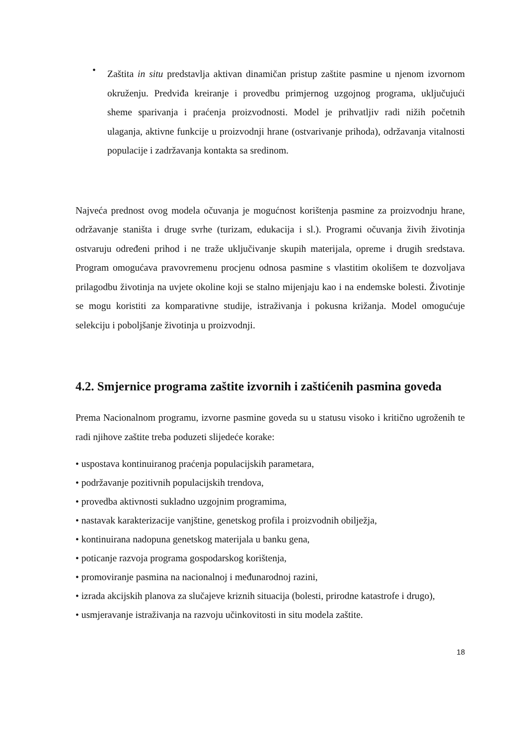•
Zaštita in situ predstavlja aktivan dinamičan pristup zaštite pasmine u njenom izvornom okruženju. Predviđa kreiranje i provedbu primjernog uzgojnog programa, uključujući sheme sparivanja i praćenja proizvodnosti. Model je prihvatljiv radi nižih početnih ulaganja, aktivne funkcije u proizvodnji hrane (ostvarivanje prihoda), održavanja vitalnosti populacije i zadržavanja kontakta sa sredinom.
Najveća prednost ovog modela očuvanja je mogućnost korištenja pasmine za proizvodnju hrane, održavanje staništa i druge svrhe (turizam, edukacija i sl.). Programi očuvanja živih životinja ostvaruju određeni prihod i ne traže uključivanje skupih materijala, opreme i drugih sredstava. Program omogućava pravovremenu procjenu odnosa pasmine s vlastitim okolišem te dozvoljava prilagodbu životinja na uvjete okoline koji se stalno mijenjaju kao i na endemske bolesti. Životinje se mogu koristiti za komparativne studije, istraživanja i pokusna križanja. Model omogućuje selekciju i poboljšanje životinja u proizvodnji.
4.2. Smjernice programa zaštite izvornih i zaštićenih pasmina goveda
Prema Nacionalnom programu, izvorne pasmine goveda su u statusu visoko i kritično ugroženih te radi njihove zaštite treba poduzeti slijedeće korake:
• uspostava kontinuiranog praćenja populacijskih parametara,
• podržavanje pozitivnih populacijskih trendova,
• provedba aktivnosti sukladno uzgojnim programima,
• nastavak karakterizacije vanjštine, genetskog profila i proizvodnih obilježja,
• kontinuirana nadopuna genetskog materijala u banku gena,
• poticanje razvoja programa gospodarskog korištenja,
• promoviranje pasmina na nacionalnoj i međunarodnoj razini,
• izrada akcijskih planova za slučajeve kriznih situacija (bolesti, prirodne katastrofe i drugo),
• usmjeravanje istraživanja na razvoju učinkovitosti in situ modela zaštite.
18